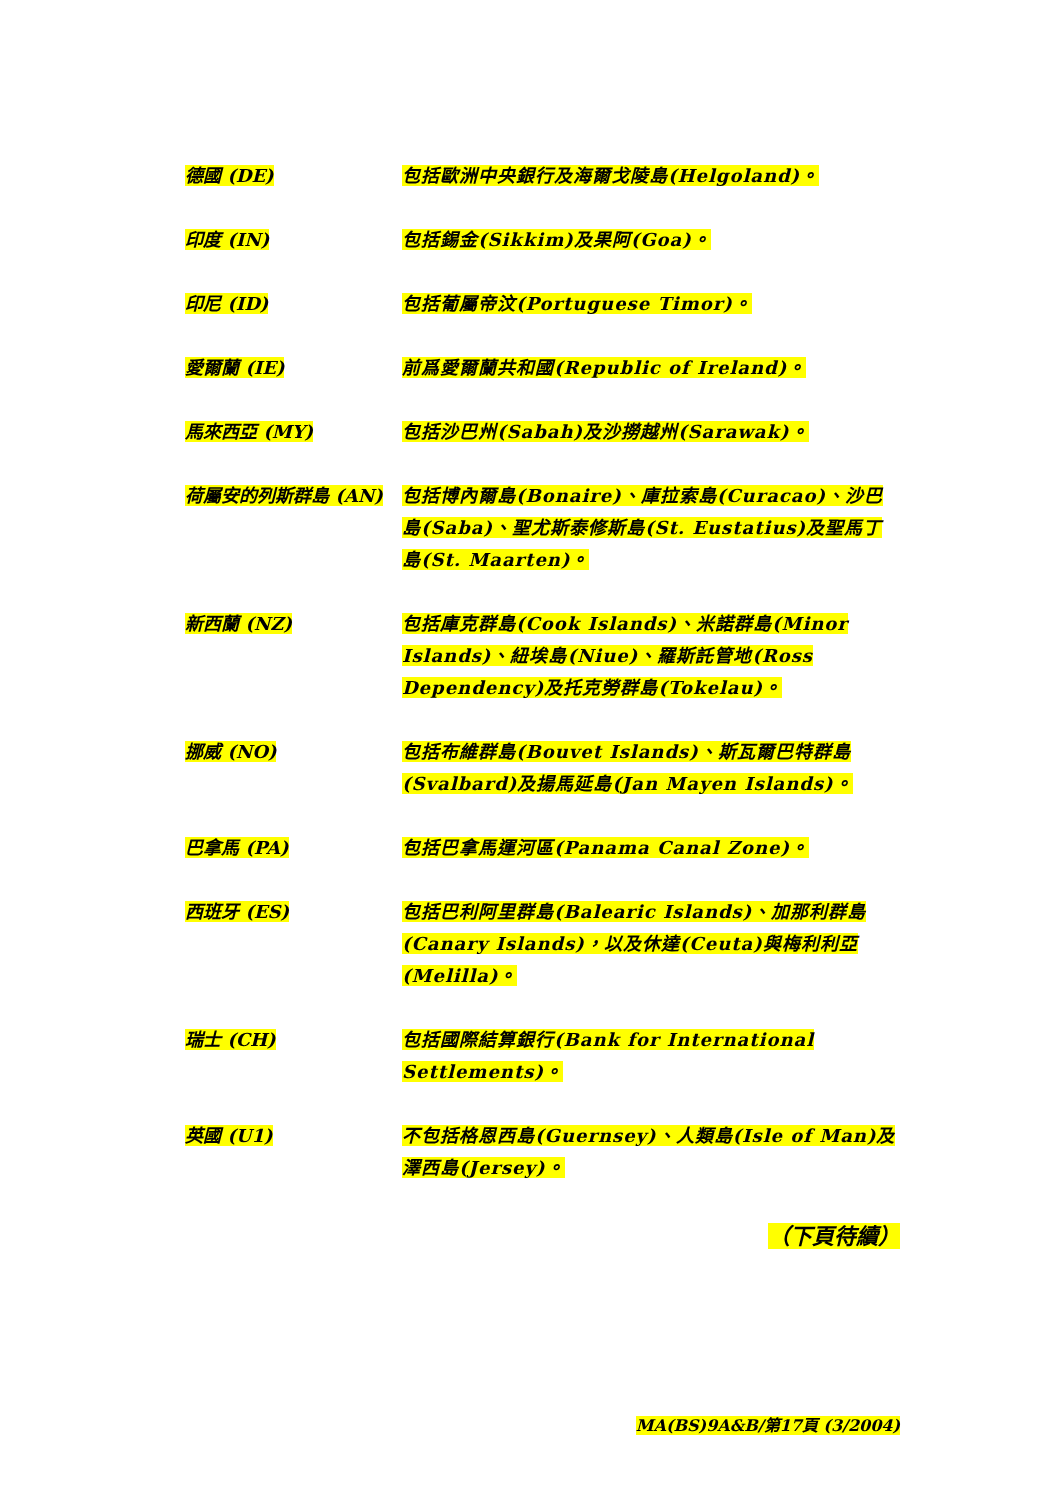德國 (DE) 包括歐洲中央銀行及海爾戈陵島(Helgoland)。
印度 (IN) 包括錫金(Sikkim)及果阿(Goa)。
印尼 (ID) 包括葡屬帝汶(Portuguese Timor)。
愛爾蘭 (IE) 前爲愛爾蘭共和國(Republic of Ireland)。
馬來西亞 (MY) 包括沙巴州(Sabah)及沙撈越州(Sarawak)。
荷屬安的列斯群島 (AN)
包括博內爾島(Bonaire)、庫拉索島(Curacao)、沙巴島(Saba)、聖尤斯泰修斯島(St. Eustatius)及聖馬丁島(St. Maarten)。
新西蘭 (NZ) 包括庫克群島(Cook Islands)、米諾群島(Minor Islands)、紐埃島(Niue)、羅斯託管地(Ross Dependency)及托克勞群島(Tokelau)。
挪威 (NO) 包括布維群島(Bouvet Islands)、斯瓦爾巴特群島(Svalbard)及揚馬延島(Jan Mayen Islands)。
巴拿馬 (PA) 包括巴拿馬運河區(Panama Canal Zone)。
西班牙 (ES) 包括巴利阿里群島(Balearic Islands)、加那利群島(Canary Islands)，以及休達(Ceuta)與梅利利亞(Melilla)。
瑞士 (CH) 包括國際結算銀行(Bank for International Settlements)。
英國 (U1) 不包括格恩西島(Guernsey)、人類島(Isle of Man)及澤西島(Jersey)。
（下頁待續）
MA(BS)9A&B/第17頁 (3/2004)